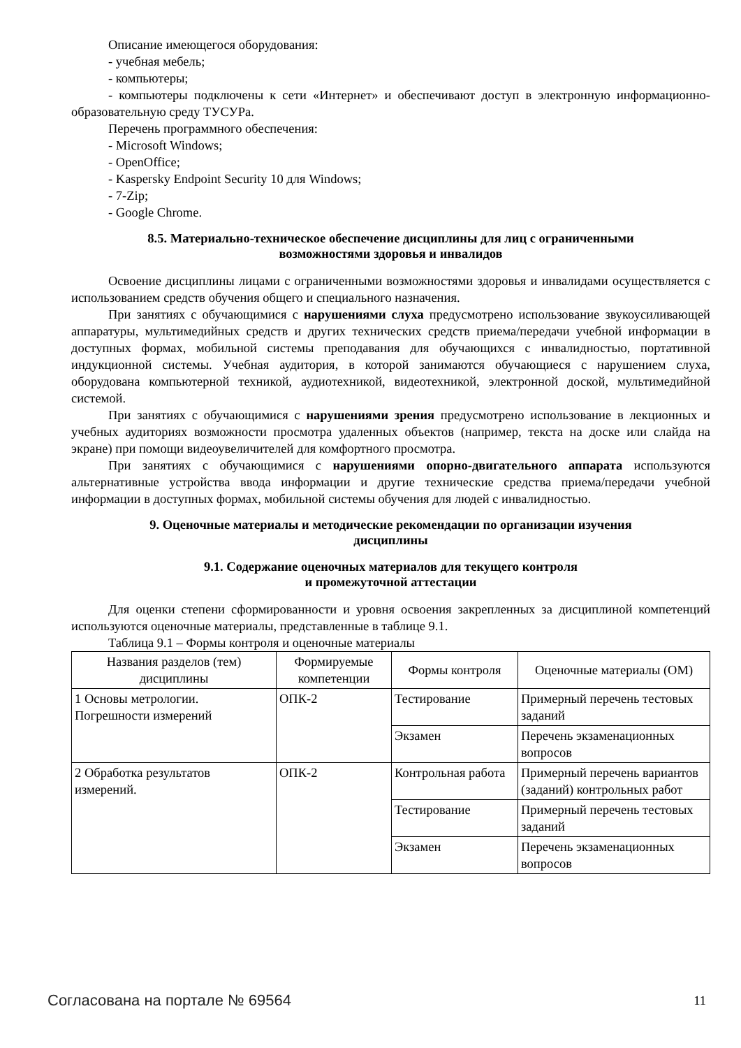Описание имеющегося оборудования:
- учебная мебель;
- компьютеры;
- компьютеры подключены к сети «Интернет» и обеспечивают доступ в электронную информационно-образовательную среду ТУСУРа.
Перечень программного обеспечения:
- Microsoft Windows;
- OpenOffice;
- Kaspersky Endpoint Security 10 для Windows;
- 7-Zip;
- Google Chrome.
8.5. Материально-техническое обеспечение дисциплины для лиц с ограниченными
возможностями здоровья и инвалидов
Освоение дисциплины лицами с ограниченными возможностями здоровья и инвалидами осуществляется с использованием средств обучения общего и специального назначения.
При занятиях с обучающимися с нарушениями слуха предусмотрено использование звукоусиливающей аппаратуры, мультимедийных средств и других технических средств приема/передачи учебной информации в доступных формах, мобильной системы преподавания для обучающихся с инвалидностью, портативной индукционной системы. Учебная аудитория, в которой занимаются обучающиеся с нарушением слуха, оборудована компьютерной техникой, аудиотехникой, видеотехникой, электронной доской, мультимедийной системой.
При занятиях с обучающимися с нарушениями зрения предусмотрено использование в лекционных и учебных аудиториях возможности просмотра удаленных объектов (например, текста на доске или слайда на экране) при помощи видеоувеличителей для комфортного просмотра.
При занятиях с обучающимися с нарушениями опорно-двигательного аппарата используются альтернативные устройства ввода информации и другие технические средства приема/передачи учебной информации в доступных формах, мобильной системы обучения для людей с инвалидностью.
9. Оценочные материалы и методические рекомендации по организации изучения
дисциплины
9.1. Содержание оценочных материалов для текущего контроля
и промежуточной аттестации
Для оценки степени сформированности и уровня освоения закрепленных за дисциплиной компетенций используются оценочные материалы, представленные в таблице 9.1.
Таблица 9.1 – Формы контроля и оценочные материалы
| Названия разделов (тем) дисциплины | Формируемые компетенции | Формы контроля | Оценочные материалы (ОМ) |
| --- | --- | --- | --- |
| 1 Основы метрологии. Погрешности измерений | ОПК-2 | Тестирование | Примерный перечень тестовых заданий |
| | | Экзамен | Перечень экзаменационных вопросов |
| 2 Обработка результатов измерений. | ОПК-2 | Контрольная работа | Примерный перечень вариантов (заданий) контрольных работ |
| | | Тестирование | Примерный перечень тестовых заданий |
| | | Экзамен | Перечень экзаменационных вопросов |
Согласована на портале № 69564 11